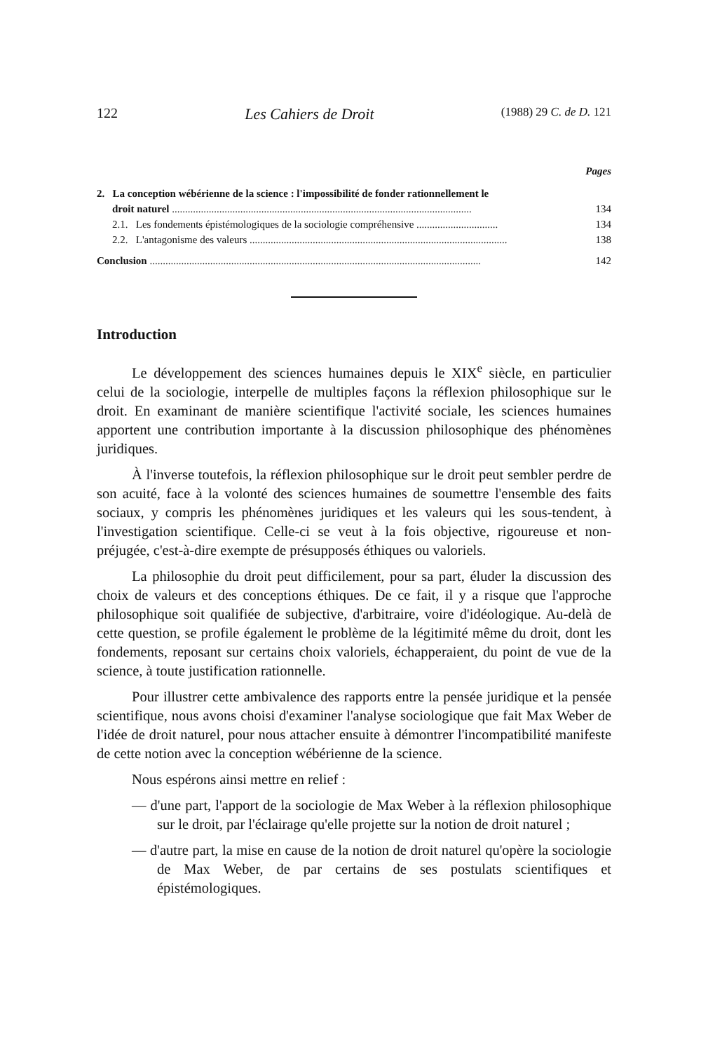122 Les Cahiers de Droit (1988) 29 C. de D. 121
Pages
2. La conception wébérienne de la science : l'impossibilité de fonder rationnellement le
droit naturel .................................................................................................................. 134
2.1. Les fondements épistémologiques de la sociologie compréhensive ............................... 134
2.2. L'antagonisme des valeurs .................................................................................................. 138
Conclusion .............................................................................................................................. 142
Introduction
Le développement des sciences humaines depuis le XIX<sup>e</sup> siècle, en particulier celui de la sociologie, interpelle de multiples façons la réflexion philosophique sur le droit. En examinant de manière scientifique l'activité sociale, les sciences humaines apportent une contribution importante à la discussion philosophique des phénomènes juridiques.
À l'inverse toutefois, la réflexion philosophique sur le droit peut sembler perdre de son acuité, face à la volonté des sciences humaines de soumettre l'ensemble des faits sociaux, y compris les phénomènes juridiques et les valeurs qui les sous-tendent, à l'investigation scientifique. Celle-ci se veut à la fois objective, rigoureuse et non-préjugée, c'est-à-dire exempte de présupposés éthiques ou valoriels.
La philosophie du droit peut difficilement, pour sa part, éluder la discussion des choix de valeurs et des conceptions éthiques. De ce fait, il y a risque que l'approche philosophique soit qualifiée de subjective, d'arbitraire, voire d'idéologique. Au-delà de cette question, se profile également le problème de la légitimité même du droit, dont les fondements, reposant sur certains choix valoriels, échapperaient, du point de vue de la science, à toute justification rationnelle.
Pour illustrer cette ambivalence des rapports entre la pensée juridique et la pensée scientifique, nous avons choisi d'examiner l'analyse sociologique que fait Max Weber de l'idée de droit naturel, pour nous attacher ensuite à démontrer l'incompatibilité manifeste de cette notion avec la conception wébérienne de la science.
Nous espérons ainsi mettre en relief :
— d'une part, l'apport de la sociologie de Max Weber à la réflexion philosophique sur le droit, par l'éclairage qu'elle projette sur la notion de droit naturel ;
— d'autre part, la mise en cause de la notion de droit naturel qu'opère la sociologie de Max Weber, de par certains de ses postulats scientifiques et épistémologiques.